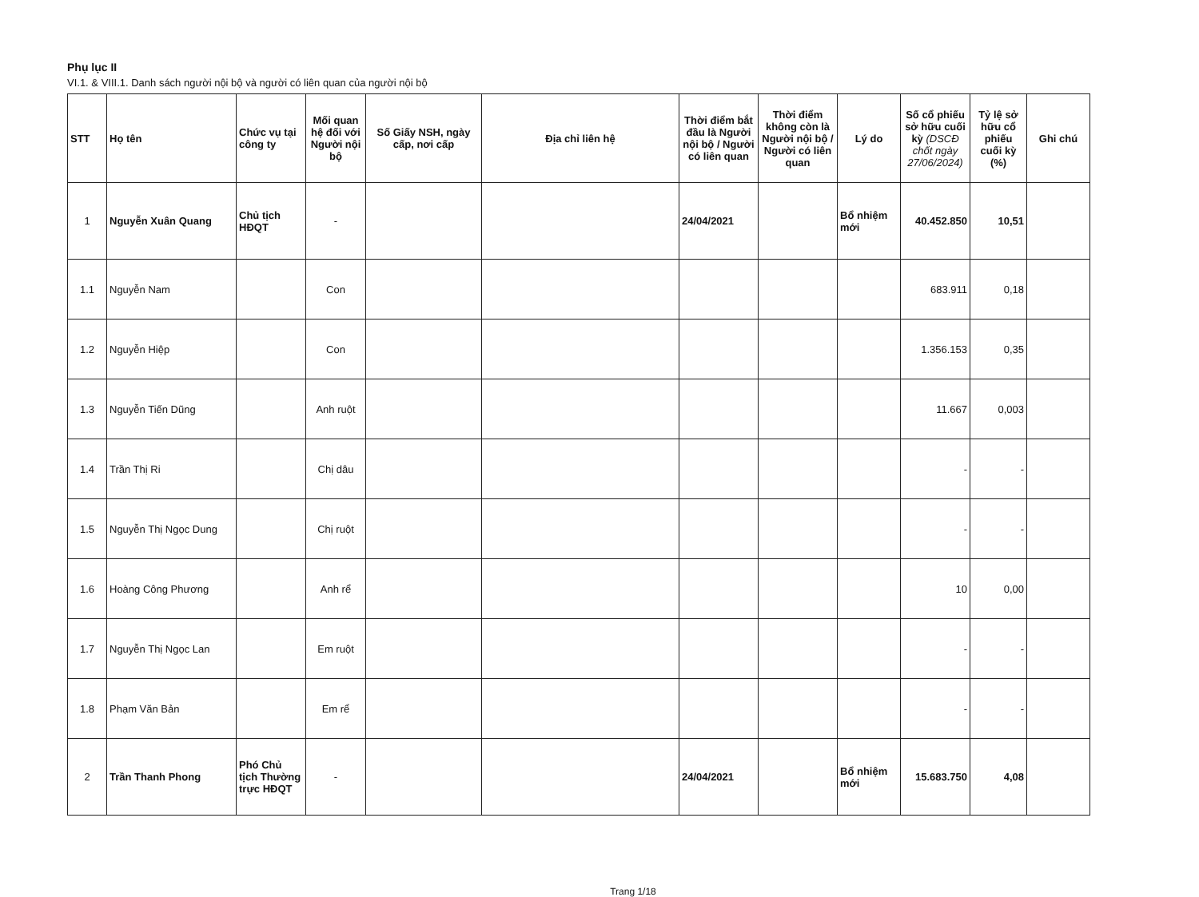Phụ lục II
VI.1. & VIII.1. Danh sách người nội bộ và người có liên quan của người nội bộ
| STT | Họ tên | Chức vụ tại công ty | Mối quan hệ đối với Người nội bộ | Số Giấy NSH, ngày cấp, nơi cấp | Địa chỉ liên hệ | Thời điểm bắt đầu là Người nội bộ / Người có liên quan | Thời điểm không còn là Người nội bộ / Người có liên quan | Lý do | Số cổ phiếu sở hữu cuối kỳ (DSCĐ chốt ngày 27/06/2024) | Tỷ lệ sở hữu cổ phiếu cuối kỳ (%) | Ghi chú |
| --- | --- | --- | --- | --- | --- | --- | --- | --- | --- | --- | --- |
| 1 | Nguyễn Xuân Quang | Chủ tịch HĐQT | - | | | 24/04/2021 | | Bổ nhiệm mới | 40.452.850 | 10,51 | |
| 1.1 | Nguyễn Nam | | Con | | | | | | 683.911 | 0,18 | |
| 1.2 | Nguyễn Hiệp | | Con | | | | | | 1.356.153 | 0,35 | |
| 1.3 | Nguyễn Tiến Dũng | | Anh ruột | | | | | | 11.667 | 0,003 | |
| 1.4 | Trần Thị Ri | | Chị dâu | | | | | | - | - | |
| 1.5 | Nguyễn Thị Ngọc Dung | | Chị ruột | | | | | | - | - | |
| 1.6 | Hoàng Công Phương | | Anh rể | | | | | | 10 | 0,00 | |
| 1.7 | Nguyễn Thị Ngọc Lan | | Em ruột | | | | | | - | - | |
| 1.8 | Phạm Văn Bản | | Em rể | | | | | | - | - | |
| 2 | Trần Thanh Phong | Phó Chủ tịch Thường trực HĐQT | - | | | 24/04/2021 | | Bổ nhiệm mới | 15.683.750 | 4,08 | |
Trang 1/18